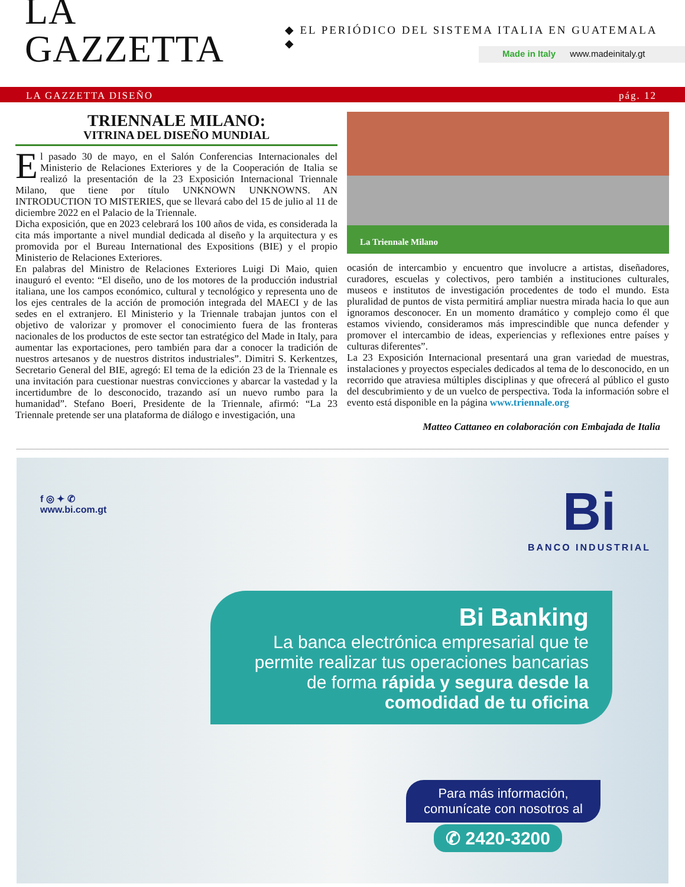LA GAZZETTA
◆ EL PERIÓDICO DEL SISTEMA ITALIA EN GUATEMALA ◆
Made in Italy www.madeinitaly.gt
LA GAZZETTA DISEÑO pág. 12
TRIENNALE MILANO:
VITRINA DEL DISEÑO MUNDIAL
El pasado 30 de mayo, en el Salón Conferencias Internacionales del Ministerio de Relaciones Exteriores y de la Cooperación de Italia se realizó la presentación de la 23 Exposición Internacional Triennale Milano, que tiene por título UNKNOWN UNKNOWNS. AN INTRODUCTION TO MISTERIES, que se llevará cabo del 15 de julio al 11 de diciembre 2022 en el Palacio de la Triennale.
Dicha exposición, que en 2023 celebrará los 100 años de vida, es considerada la cita más importante a nivel mundial dedicada al diseño y la arquitectura y es promovida por el Bureau International des Expositions (BIE) y el propio Ministerio de Relaciones Exteriores.
En palabras del Ministro de Relaciones Exteriores Luigi Di Maio, quien inauguró el evento: “El diseño, uno de los motores de la producción industrial italiana, une los campos económico, cultural y tecnológico y representa uno de los ejes centrales de la acción de promoción integrada del MAECI y de las sedes en el extranjero. El Ministerio y la Triennale trabajan juntos con el objetivo de valorizar y promover el conocimiento fuera de las fronteras nacionales de los productos de este sector tan estratégico del Made in Italy, para aumentar las exportaciones, pero también para dar a conocer la tradición de nuestros artesanos y de nuestros distritos industriales”. Dimitri S. Kerkentzes, Secretario General del BIE, agregó: El tema de la edición 23 de la Triennale es una invitación para cuestionar nuestras convicciones y abarcar la vastedad y la incertidumbre de lo desconocido, trazando así un nuevo rumbo para la humanidad”. Stefano Boeri, Presidente de la Triennale, afirmó: “La 23 Triennale pretende ser una plataforma de diálogo e investigación, una
La Triennale Milano
ocasión de intercambio y encuentro que involucre a artistas, diseñadores, curadores, escuelas y colectivos, pero también a instituciones culturales, museos e institutos de investigación procedentes de todo el mundo. Esta pluralidad de puntos de vista permitirá ampliar nuestra mirada hacia lo que aun ignoramos desconocer. En un momento dramático y complejo como él que estamos viviendo, consideramos más imprescindible que nunca defender y promover el intercambio de ideas, experiencias y reflexiones entre países y culturas diferentes”.
La 23 Exposición Internacional presentará una gran variedad de muestras, instalaciones y proyectos especiales dedicados al tema de lo desconocido, en un recorrido que atraviesa múltiples disciplinas y que ofrecerá al público el gusto del descubrimiento y de un vuelco de perspectiva. Toda la información sobre el evento está disponible en la página www.triennale.org
Matteo Cattaneo en colaboración con Embajada de Italia
f ◎ ✦ ✆
www.bi.com.gt
Bi
BANCO INDUSTRIAL
Bi Banking
La banca electrónica empresarial que te permite realizar tus operaciones bancarias de forma rápida y segura desde la comodidad de tu oficina
Para más información,
comunícate con nosotros al
✆ 2420-3200